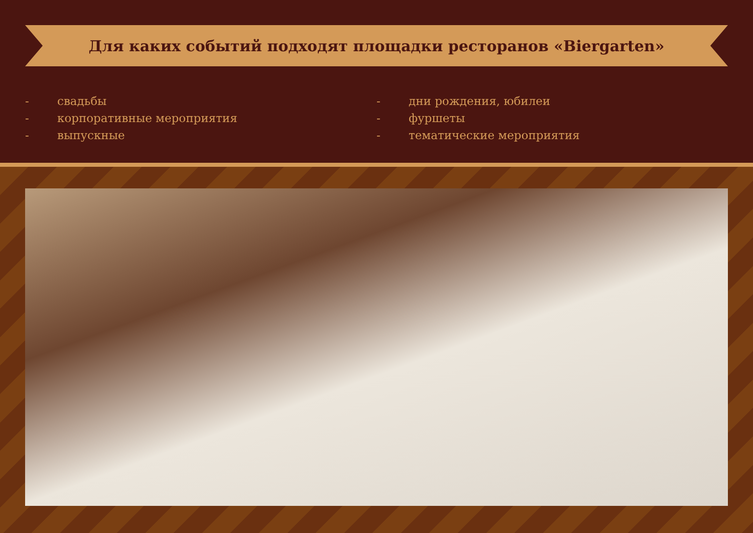Для каких событий подходят площадки ресторанов «Biergarten»
- свадьбы
- корпоративные мероприятия
- выпускные
- дни рождения, юбилеи
- фуршеты
- тематические мероприятия